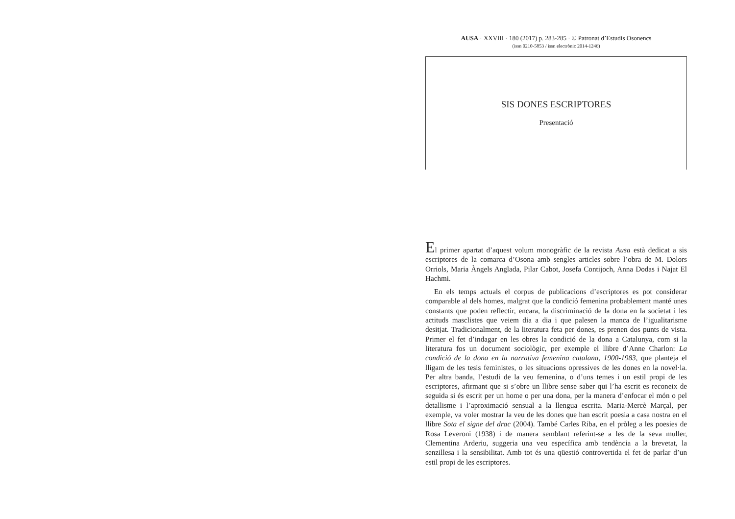AUSA · XXVIII · 180 (2017) p. 283-285 · © Patronat d’Estudis Osonencs
(issn 0210-5853 / issn electrònic 2014-1246)
SIS DONES ESCRIPTORES
Presentació
El primer apartat d’aquest volum monogràfic de la revista Ausa està dedicat a sis escriptores de la comarca d’Osona amb sengles articles sobre l’obra de M. Dolors Orriols, Maria Àngels Anglada, Pilar Cabot, Josefa Contijoch, Anna Dodas i Najat El Hachmi.
En els temps actuals el corpus de publicacions d’escriptores es pot considerar comparable al dels homes, malgrat que la condició femenina probablement manté unes constants que poden reflectir, encara, la discriminació de la dona en la societat i les actituds masclistes que veiem dia a dia i que palesen la manca de l’igualitarisme desitjat. Tradicionalment, de la literatura feta per dones, es prenen dos punts de vista. Primer el fet d’indagar en les obres la condició de la dona a Catalunya, com si la literatura fos un document sociològic, per exemple el llibre d’Anne Charlon: La condició de la dona en la narrativa femenina catalana, 1900-1983, que planteja el lligam de les tesis feministes, o les situacions opressives de les dones en la novel·la. Per altra banda, l’estudi de la veu femenina, o d’uns temes i un estil propi de les escriptores, afirmant que si s’obre un llibre sense saber qui l’ha escrit es reconeix de seguida si és escrit per un home o per una dona, per la manera d’enfocar el món o pel detallisme i l’aproximació sensual a la llengua escrita. Maria-Mercè Marçal, per exemple, va voler mostrar la veu de les dones que han escrit poesia a casa nostra en el llibre Sota el signe del drac (2004). També Carles Riba, en el pròleg a les poesies de Rosa Leveroni (1938) i de manera semblant referint-se a les de la seva muller, Clementina Arderiu, suggeria una veu específica amb tendència a la brevetat, la senzillesa i la sensibilitat. Amb tot és una qüestió controvertida el fet de parlar d’un estil propi de les escriptores.